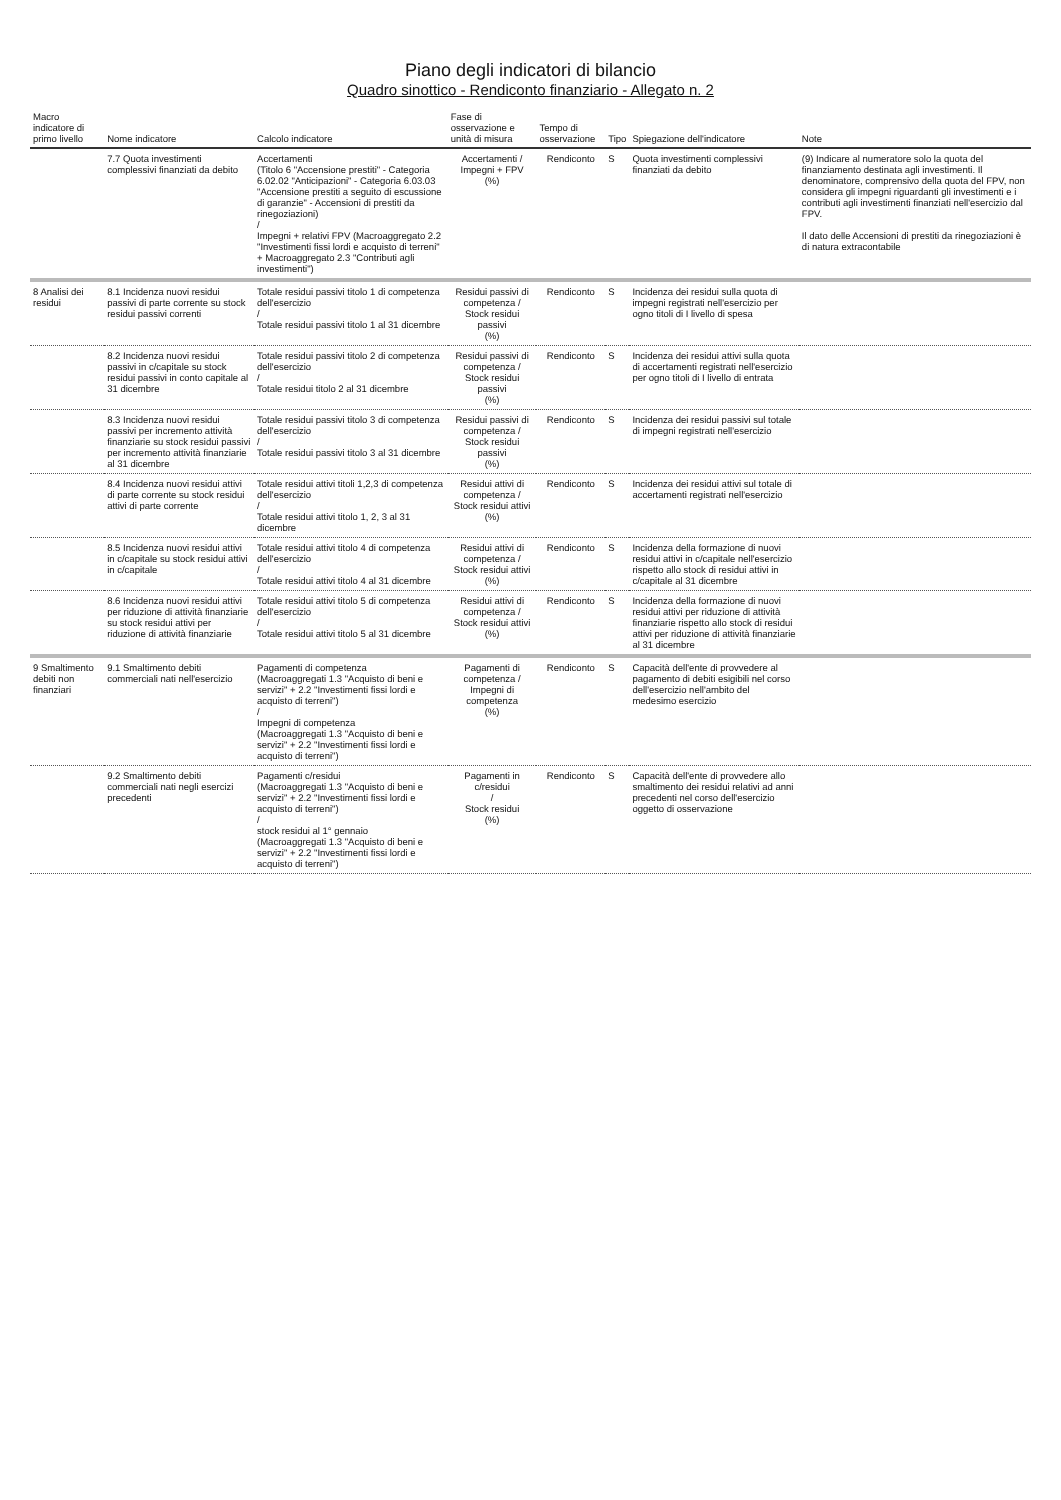Piano degli indicatori di bilancio
Quadro sinottico - Rendiconto finanziario - Allegato n. 2
| Macro indicatore di primo livello | Nome indicatore | Calcolo indicatore | Fase di osservazione e unità di misura | Tempo di osservazione | Tipo | Spiegazione dell'indicatore | Note |
| --- | --- | --- | --- | --- | --- | --- | --- |
| | 7.7 Quota investimenti complessivi finanziati da debito | Accertamenti (Titolo 6 "Accensione prestiti" - Categoria 6.02.02 "Anticipazioni" - Categoria 6.03.03 "Accensione prestiti a seguito di escussione di garanzie" - Accensioni di prestiti da rinegoziazioni) / Impegni + relativi FPV (Macroaggregato 2.2 "Investimenti fissi lordi e acquisto di terreni" + Macroaggregato 2.3 "Contributi agli investimenti") | Accertamenti / Impegni + FPV (%) | Rendiconto | S | Quota investimenti complessivi finanziati da debito | (9) Indicare al numeratore solo la quota del finanziamento destinata agli investimenti. Il denominatore, comprensivo della quota del FPV, non considera gli impegni riguardanti gli investimenti e i contributi agli investimenti finanziati nell'esercizio dal FPV. Il dato delle Accensioni di prestiti da rinegoziazioni è di natura extracontabile |
| 8 Analisi dei residui | 8.1 Incidenza nuovi residui passivi di parte corrente su stock residui passivi correnti | Totale residui passivi titolo 1 di competenza dell'esercizio / Totale residui passivi titolo 1 al 31 dicembre | Residui passivi di competenza / Stock residui passivi (%) | Rendiconto | S | Incidenza dei residui sulla quota di impegni registrati nell'esercizio per ogno titoli di I livello di spesa | |
| | 8.2 Incidenza nuovi residui passivi in c/capitale su stock residui passivi in conto capitale al 31 dicembre | Totale residui passivi titolo 2 di competenza dell'esercizio / Totale residui titolo 2 al 31 dicembre | Residui passivi di competenza / Stock residui passivi (%) | Rendiconto | S | Incidenza dei residui attivi sulla quota di accertamenti registrati nell'esercizio per ogno titoli di I livello di entrata | |
| | 8.3 Incidenza nuovi residui passivi per incremento attività finanziarie su stock residui passivi per incremento attività finanziarie al 31 dicembre | Totale residui passivi titolo 3 di competenza dell'esercizio / Totale residui passivi titolo 3 al 31 dicembre | Residui passivi di competenza / Stock residui passivi (%) | Rendiconto | S | Incidenza dei residui passivi sul totale di impegni registrati nell'esercizio | |
| | 8.4 Incidenza nuovi residui attivi di parte corrente su stock residui attivi di parte corrente | Totale residui attivi titoli 1,2,3 di competenza dell'esercizio / Totale residui attivi titolo 1, 2, 3 al 31 dicembre | Residui attivi di competenza / Stock residui attivi (%) | Rendiconto | S | Incidenza dei residui attivi sul totale di accertamenti registrati nell'esercizio | |
| | 8.5 Incidenza nuovi residui attivi in c/capitale su stock residui attivi in c/capitale | Totale residui attivi titolo 4 di competenza dell'esercizio / Totale residui attivi titolo 4 al 31 dicembre | Residui attivi di competenza / Stock residui attivi (%) | Rendiconto | S | Incidenza della formazione di nuovi residui attivi in c/capitale nell'esercizio rispetto allo stock di residui attivi in c/capitale al 31 dicembre | |
| | 8.6 Incidenza nuovi residui attivi per riduzione di attività finanziarie su stock residui attivi per riduzione di attività finanziarie | Totale residui attivi titolo 5 di competenza dell'esercizio / Totale residui attivi titolo 5 al 31 dicembre | Residui attivi di competenza / Stock residui attivi (%) | Rendiconto | S | Incidenza della formazione di nuovi residui attivi per riduzione di attività finanziarie rispetto allo stock di residui attivi per riduzione di attività finanziarie al 31 dicembre | |
| 9 Smaltimento debiti non finanziari | 9.1 Smaltimento debiti commerciali nati nell'esercizio | Pagamenti di competenza (Macroaggregati 1.3 "Acquisto di beni e servizi" + 2.2 "Investimenti fissi lordi e acquisto di terreni") / Impegni di competenza (Macroaggregati 1.3 "Acquisto di beni e servizi" + 2.2 "Investimenti fissi lordi e acquisto di terreni") | Pagamenti di competenza / Impegni di competenza (%) | Rendiconto | S | Capacità dell'ente di provvedere al pagamento di debiti esigibili nel corso dell'esercizio nell'ambito del medesimo esercizio | |
| | 9.2 Smaltimento debiti commerciali nati negli esercizi precedenti | Pagamenti c/residui (Macroaggregati 1.3 "Acquisto di beni e servizi" + 2.2 "Investimenti fissi lordi e acquisto di terreni") / stock residui al 1° gennaio (Macroaggregati 1.3 "Acquisto di beni e servizi" + 2.2 "Investimenti fissi lordi e acquisto di terreni") | Pagamenti in c/residui / Stock residui (%) | Rendiconto | S | Capacità dell'ente di provvedere allo smaltimento dei residui relativi ad anni precedenti nel corso dell'esercizio oggetto di osservazione | |